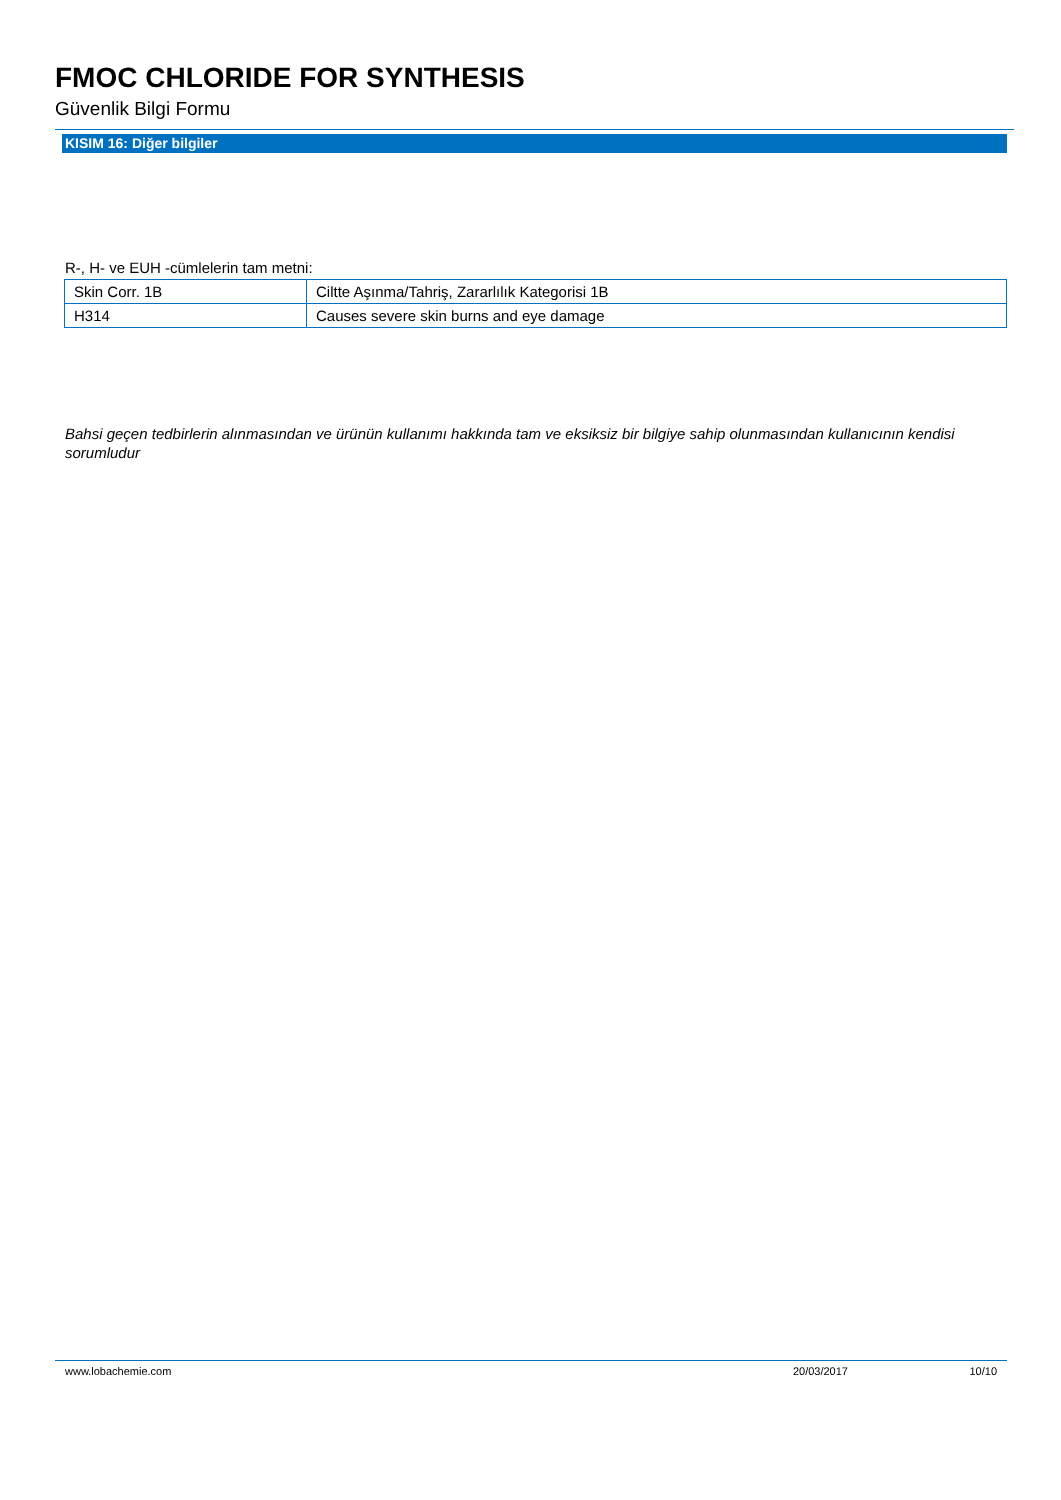FMOC CHLORIDE FOR SYNTHESIS
Güvenlik Bilgi Formu
KISIM 16: Diğer bilgiler
R-, H- ve EUH -cümlelerin tam metni:
| Skin Corr. 1B | Ciltte Aşınma/Tahriş, Zararlılık Kategorisi 1B |
| H314 | Causes severe skin burns and eye damage |
Bahsi geçen tedbirlerin alınmasından ve ürünün kullanımı hakkında tam ve eksiksiz bir bilgiye sahip olunmasından kullanıcının kendisi sorumludur
www.lobachemie.com 20/03/2017 10/10